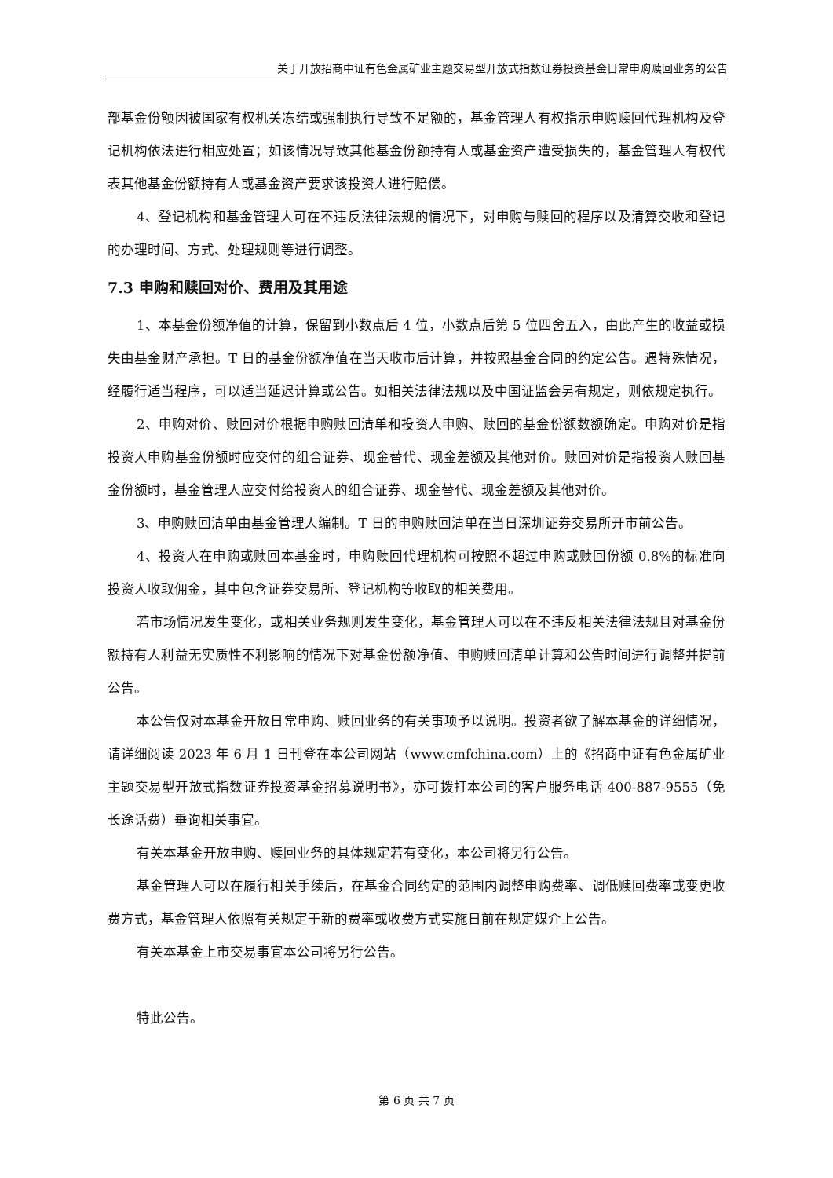关于开放招商中证有色金属矿业主题交易型开放式指数证券投资基金日常申购赎回业务的公告
部基金份额因被国家有权机关冻结或强制执行导致不足额的，基金管理人有权指示申购赎回代理机构及登记机构依法进行相应处置；如该情况导致其他基金份额持有人或基金资产遭受损失的，基金管理人有权代表其他基金份额持有人或基金资产要求该投资人进行赔偿。
4、登记机构和基金管理人可在不违反法律法规的情况下，对申购与赎回的程序以及清算交收和登记的办理时间、方式、处理规则等进行调整。
7.3 申购和赎回对价、费用及其用途
1、本基金份额净值的计算，保留到小数点后 4 位，小数点后第 5 位四舍五入，由此产生的收益或损失由基金财产承担。T 日的基金份额净值在当天收市后计算，并按照基金合同的约定公告。遇特殊情况，经履行适当程序，可以适当延迟计算或公告。如相关法律法规以及中国证监会另有规定，则依规定执行。
2、申购对价、赎回对价根据申购赎回清单和投资人申购、赎回的基金份额数额确定。申购对价是指投资人申购基金份额时应交付的组合证券、现金替代、现金差额及其他对价。赎回对价是指投资人赎回基金份额时，基金管理人应交付给投资人的组合证券、现金替代、现金差额及其他对价。
3、申购赎回清单由基金管理人编制。T 日的申购赎回清单在当日深圳证券交易所开市前公告。
4、投资人在申购或赎回本基金时，申购赎回代理机构可按照不超过申购或赎回份额 0.8%的标准向投资人收取佣金，其中包含证券交易所、登记机构等收取的相关费用。
若市场情况发生变化，或相关业务规则发生变化，基金管理人可以在不违反相关法律法规且对基金份额持有人利益无实质性不利影响的情况下对基金份额净值、申购赎回清单计算和公告时间进行调整并提前公告。
本公告仅对本基金开放日常申购、赎回业务的有关事项予以说明。投资者欲了解本基金的详细情况，请详细阅读 2023 年 6 月 1 日刊登在本公司网站（www.cmfchina.com）上的《招商中证有色金属矿业主题交易型开放式指数证券投资基金招募说明书》，亦可拨打本公司的客户服务电话 400-887-9555（免长途话费）垂询相关事宜。
有关本基金开放申购、赎回业务的具体规定若有变化，本公司将另行公告。
基金管理人可以在履行相关手续后，在基金合同约定的范围内调整申购费率、调低赎回费率或变更收费方式，基金管理人依照有关规定于新的费率或收费方式实施日前在规定媒介上公告。
有关本基金上市交易事宜本公司将另行公告。
特此公告。
第 6 页 共 7 页